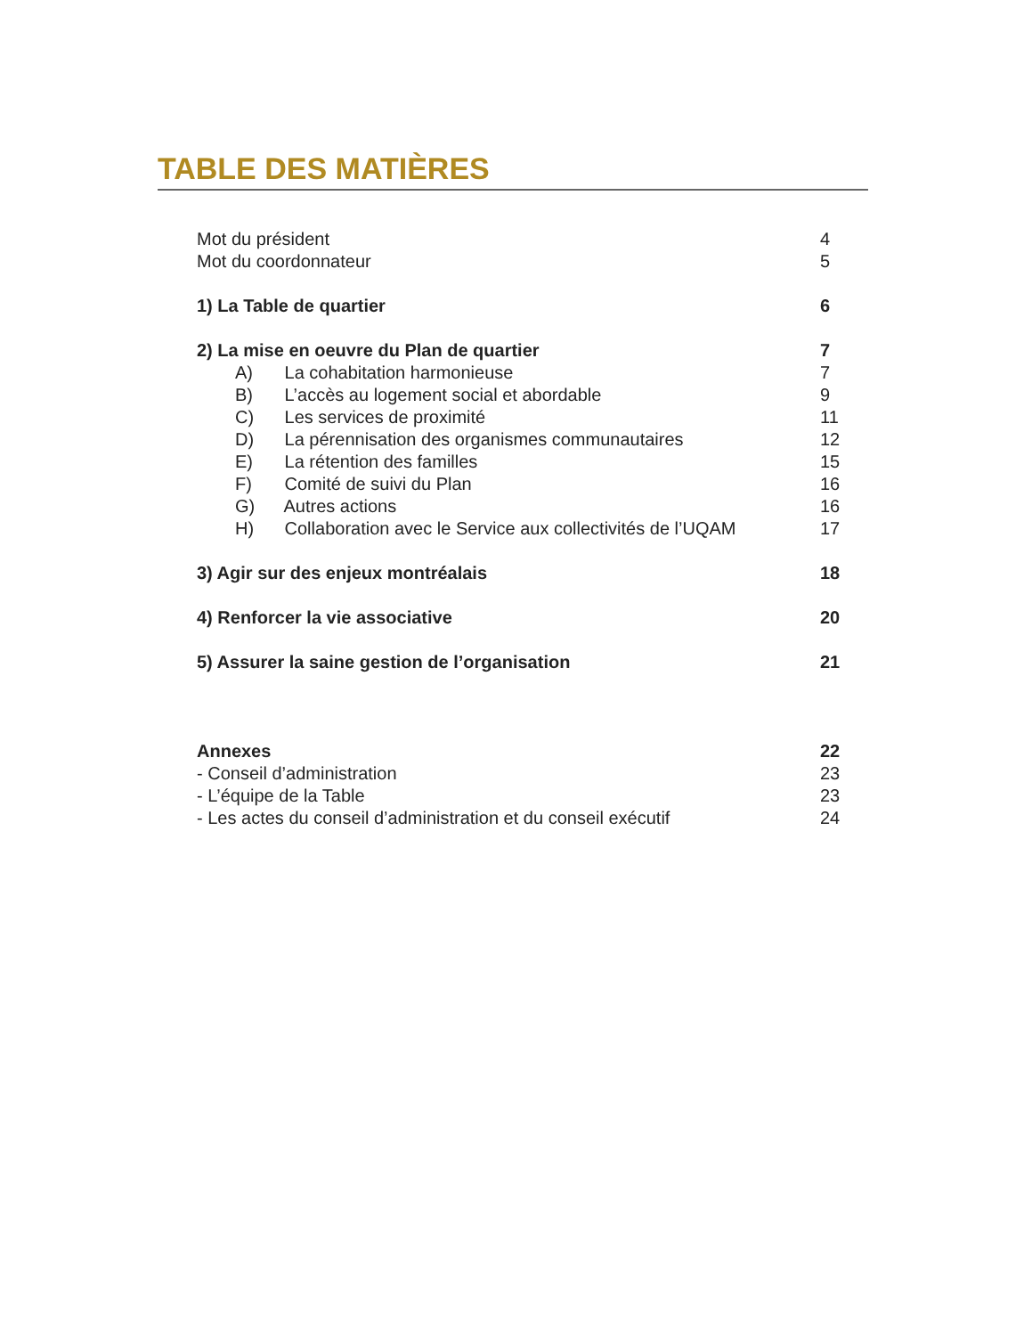TABLE DES MATIÈRES
Mot du président 4
Mot du coordonnateur 5
1) La Table de quartier 6
2) La mise en oeuvre du Plan de quartier 7
A) La cohabitation harmonieuse 7
B) L’accès au logement social et abordable 9
C) Les services de proximité 11
D) La pérennisation des organismes communautaires 12
E) La rétention des familles 15
F) Comité de suivi du Plan 16
G) Autres actions 16
H) Collaboration avec le Service aux collectivités de l’UQAM 17
3) Agir sur des enjeux montréalais 18
4) Renforcer la vie associative 20
5) Assurer la saine gestion de l’organisation 21
Annexes 22
- Conseil d’administration 23
- L’équipe de la Table 23
- Les actes du conseil d’administration et du conseil exécutif 24